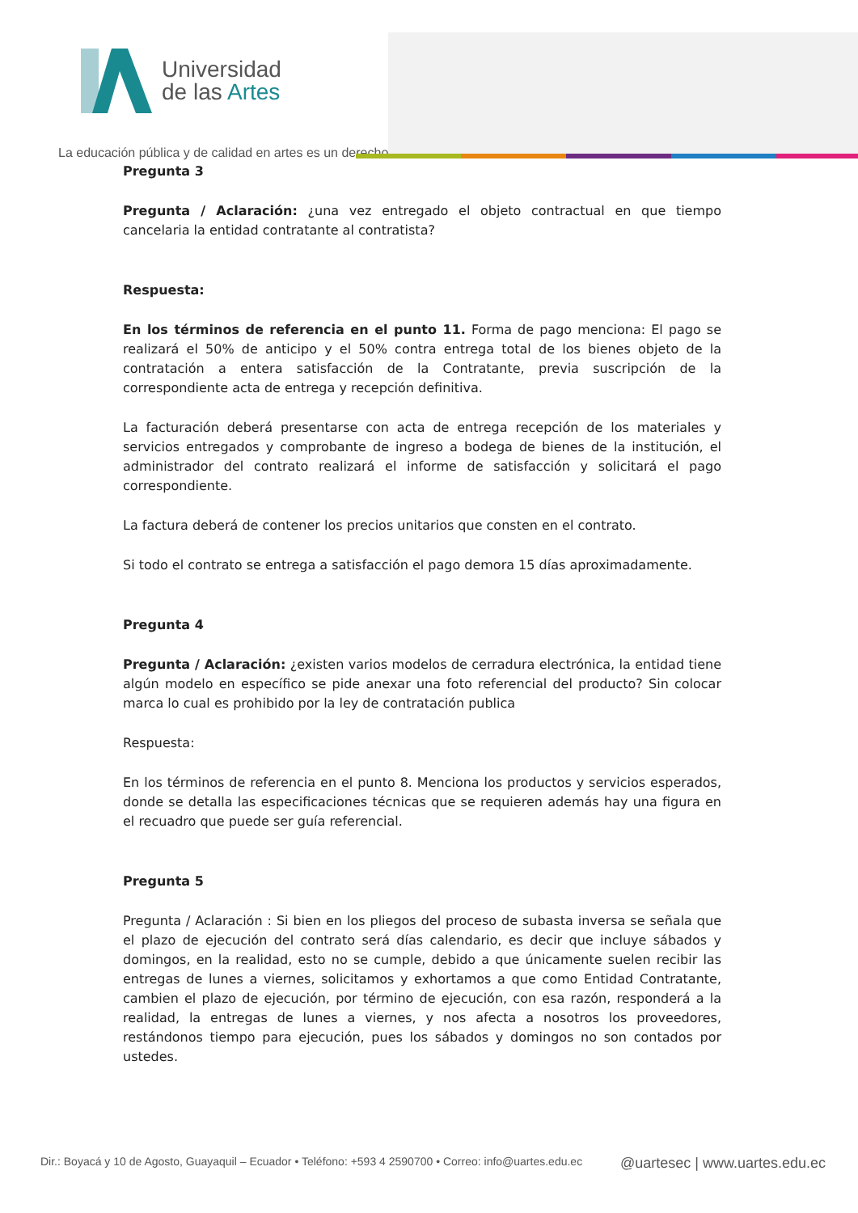Universidad
de las Artes
La educación pública y de calidad en artes es un derecho
Pregunta 3
Pregunta / Aclaración: ¿una vez entregado el objeto contractual en que tiempo cancelaria la entidad contratante al contratista?
Respuesta:
En los términos de referencia en el punto 11. Forma de pago menciona: El pago se realizará el 50% de anticipo y el 50% contra entrega total de los bienes objeto de la contratación a entera satisfacción de la Contratante, previa suscripción de la correspondiente acta de entrega y recepción definitiva.
La facturación deberá presentarse con acta de entrega recepción de los materiales y servicios entregados y comprobante de ingreso a bodega de bienes de la institución, el administrador del contrato realizará el informe de satisfacción y solicitará el pago correspondiente.
La factura deberá de contener los precios unitarios que consten en el contrato.
Si todo el contrato se entrega a satisfacción el pago demora 15 días aproximadamente.
Pregunta 4
Pregunta / Aclaración: ¿existen varios modelos de cerradura electrónica, la entidad tiene algún modelo en específico se pide anexar una foto referencial del producto? Sin colocar marca lo cual es prohibido por la ley de contratación publica
Respuesta:
En los términos de referencia en el punto 8. Menciona los productos y servicios esperados, donde se detalla las especificaciones técnicas que se requieren además hay una figura en el recuadro que puede ser guía referencial.
Pregunta 5
Pregunta / Aclaración : Si bien en los pliegos del proceso de subasta inversa se señala que el plazo de ejecución del contrato será días calendario, es decir que incluye sábados y domingos, en la realidad, esto no se cumple, debido a que únicamente suelen recibir las entregas de lunes a viernes, solicitamos y exhortamos a que como Entidad Contratante, cambien el plazo de ejecución, por término de ejecución, con esa razón, responderá a la realidad, la entregas de lunes a viernes, y nos afecta a nosotros los proveedores, restándonos tiempo para ejecución, pues los sábados y domingos no son contados por ustedes.
Dir.: Boyacá y 10 de Agosto, Guayaquil – Ecuador • Teléfono: +593 4 2590700 • Correo: info@uartes.edu.ec @uartesec | www.uartes.edu.ec